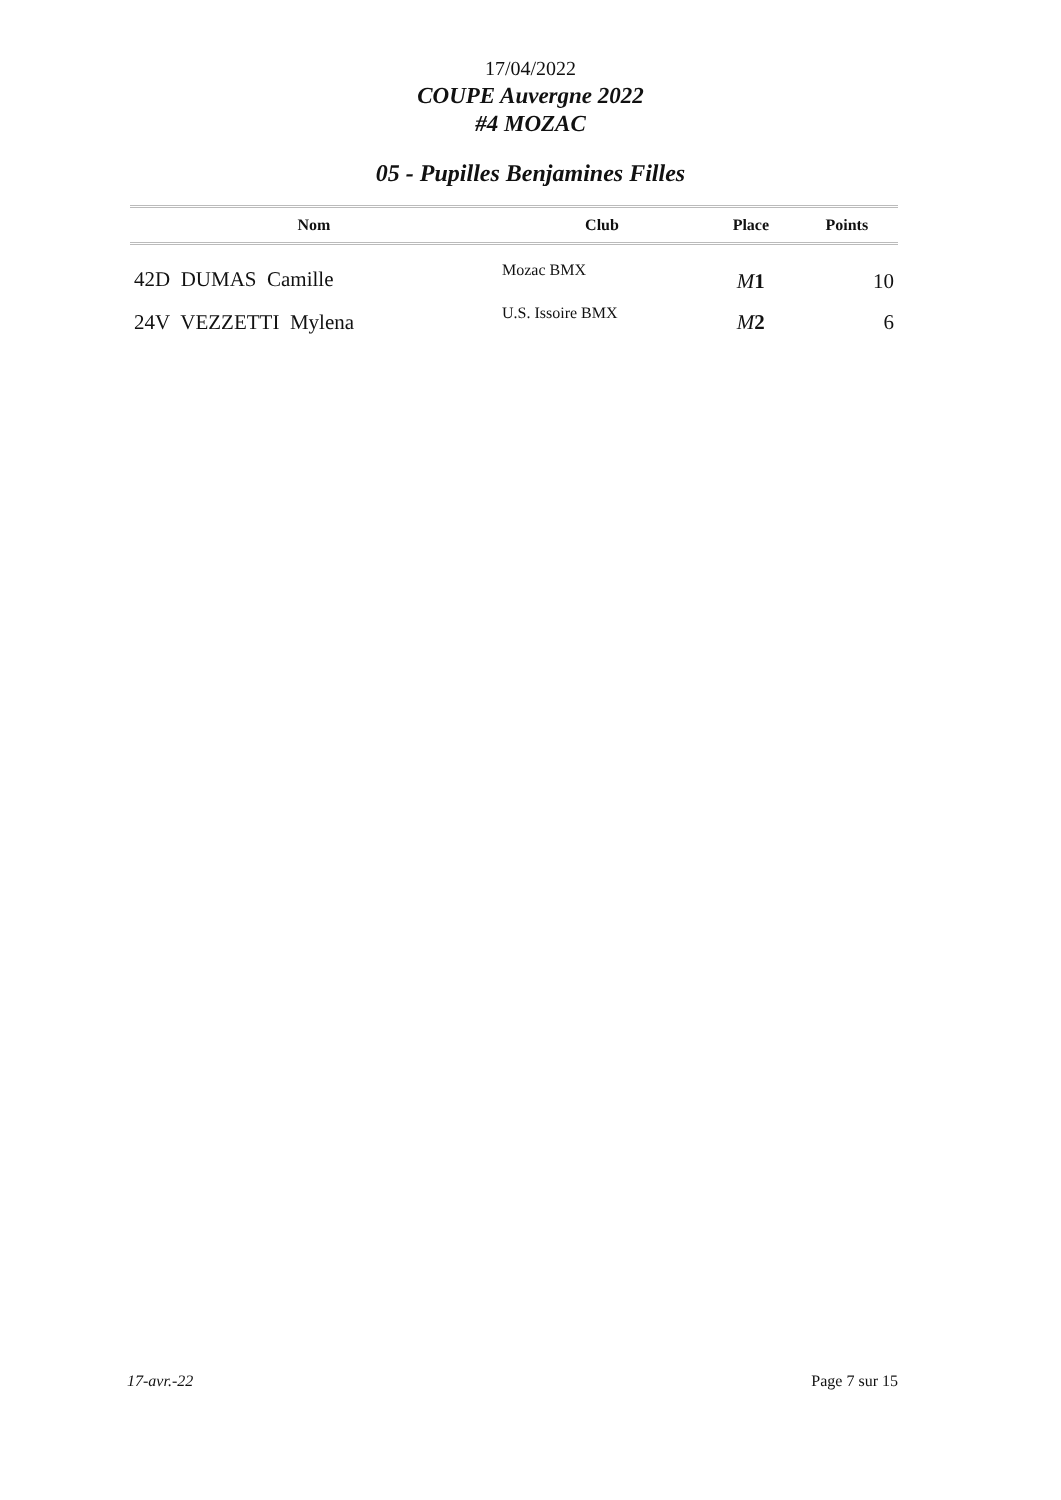17/04/2022
COUPE Auvergne 2022
#4 MOZAC
05 - Pupilles Benjamines Filles
| Nom | Club | Place | Points |
| --- | --- | --- | --- |
| 42D DUMAS Camille | Mozac BMX | M 1 | 10 |
| 24V VEZZETTI Mylena | U.S. Issoire BMX | M 2 | 6 |
17-avr.-22 Page 7 sur 15